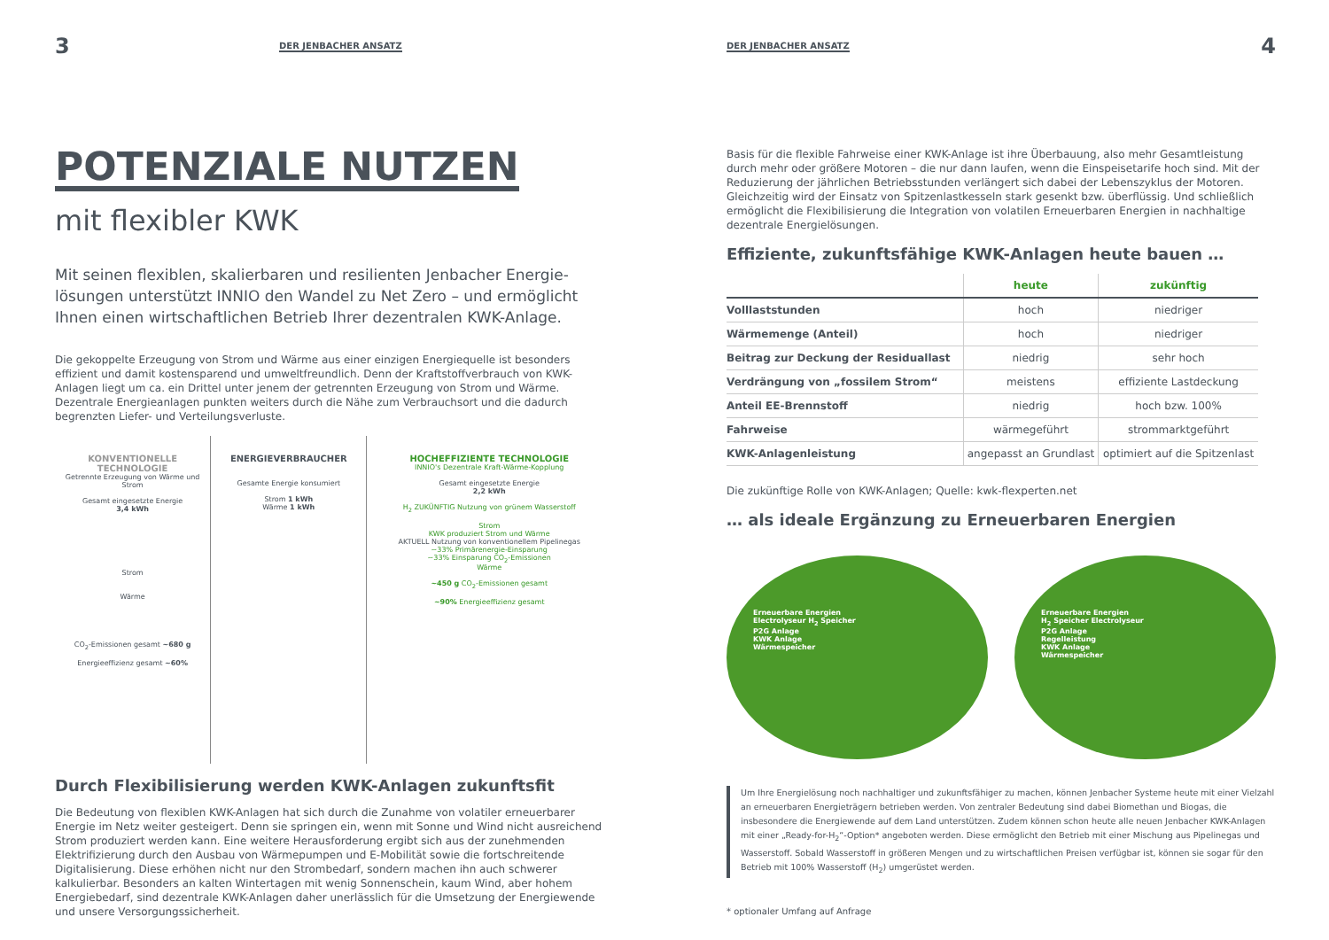3 DER JENBACHER ANSATZ
POTENZIALE NUTZEN
mit flexibler KWK
Mit seinen flexiblen, skalierbaren und resilienten Jenbacher Energie­lösungen unterstützt INNIO den Wandel zu Net Zero – und ermöglicht Ihnen einen wirtschaftlichen Betrieb Ihrer dezentralen KWK-Anlage.
Die gekoppelte Erzeugung von Strom und Wärme aus einer einzigen Energiequelle ist besonders effizient und damit kostensparend und umweltfreundlich. Denn der Kraftstoffverbrauch von KWK-Anlagen liegt um ca. ein Drittel unter jenem der getrennten Erzeugung von Strom und Wärme. Dezentrale Energieanlagen punkten weiters durch die Nähe zum Verbrauchsort und die dadurch begrenzten Liefer- und Verteilungsverluste.
KONVENTIONELLE TECHNOLOGIE
Getrennte Erzeugung von Wärme und Strom
Gesamt eingesetzte Energie
3,4 kWh
Strom
Wärme
CO<sub>2</sub>-Emissionen gesamt ~680 g
Energieeffizienz gesamt ~60%
ENERGIEVERBRAUCHER
Gesamte Energie konsumiert
Strom 1 kWh
Wärme 1 kWh
HOCHEFFIZIENTE TECHNOLOGIE
INNIO's Dezentrale Kraft-Wärme-Kopplung
Gesamt eingesetzte Energie
2,2 kWh
H<sub>2</sub> ZUKÜNFTIG Nutzung von grünem Wasserstoff
Strom
KWK produziert Strom und Wärme
AKTUELL Nutzung von konventionellem Pipelinegas
~33% Primärenergie-Einsparung
~33% Einsparung CO<sub>2</sub>-Emissionen
Wärme
~450 g CO<sub>2</sub>-Emissionen gesamt
~90% Energieeffizienz gesamt
Durch Flexibilisierung werden KWK-Anlagen zukunftsfit
Die Bedeutung von flexiblen KWK-Anlagen hat sich durch die Zunahme von volatiler erneuerbarer Energie im Netz weiter gesteigert. Denn sie springen ein, wenn mit Sonne und Wind nicht ausreichend Strom produziert werden kann. Eine weitere Herausforderung ergibt sich aus der zunehmenden Elektrifizierung durch den Ausbau von Wärmepumpen und E-Mobilität sowie die fortschreitende Digitalisierung. Diese erhöhen nicht nur den Strombe­darf, sondern machen ihn auch schwerer kalkulierbar. Besonders an kalten Wintertagen mit wenig Sonnenschein, kaum Wind, aber hohem Energiebedarf, sind dezentrale KWK-Anlagen daher unerlässlich für die Umsetzung der Energiewende und unsere Versorgungssicherheit.
DER JENBACHER ANSATZ 4
Basis für die flexible Fahrweise einer KWK-Anlage ist ihre Überbauung, also mehr Gesamtleistung durch mehr oder größere Motoren – die nur dann laufen, wenn die Einspeisetarife hoch sind. Mit der Reduzierung der jährli­chen Betriebsstunden verlängert sich dabei der Lebenszyklus der Motoren. Gleichzeitig wird der Einsatz von Spitzenlastkesseln stark gesenkt bzw. überflüssig. Und schließlich ermöglicht die Flexibilisierung die Integration von volatilen Erneuerbaren Energien in nachhaltige dezentrale Energielösungen.
Effiziente, zukunftsfähige KWK-Anlagen heute bauen …
| | heute | zukünftig |
| --- | --- | --- |
| Volllaststunden | hoch | niedriger |
| Wärmemenge (Anteil) | hoch | niedriger |
| Beitrag zur Deckung der Residuallast | niedrig | sehr hoch |
| Verdrängung von „fossilem Strom“ | meistens | effiziente Lastdeckung |
| Anteil EE-Brennstoff | niedrig | hoch bzw. 100% |
| Fahrweise | wärmegeführt | strommarktgeführt |
| KWK-Anlagenleistung | angepasst an Grundlast | optimiert auf die Spitzenlast |
Die zukünftige Rolle von KWK-Anlagen; Quelle: kwk-flexperten.net
… als ideale Ergänzung zu Erneuerbaren Energien
Erneuerbare Energien
Electrolyseur H<sub>2</sub> Speicher
P2G Anlage
KWK Anlage
Wärme­speicher
Erneuerbare Energien
H<sub>2</sub> Speicher Electrolyseur
P2G Anlage
Regelleistung
KWK Anlage
Wärme­speicher
Um Ihre Energielösung noch nachhaltiger und zukunftsfähiger zu machen, können Jenbacher Systeme heute mit einer Vielzahl an erneuer­baren Energieträgern betrieben werden. Von zentraler Bedeutung sind dabei Biomethan und Biogas, die insbesondere die Energiewende auf dem Land unterstützen. Zudem können schon heute alle neuen Jenbacher KWK-Anlagen mit einer „Ready-for-H<sub>2</sub>“-Option* angeboten werden. Diese ermöglicht den Betrieb mit einer Mischung aus Pipelinegas und Wasserstoff. Sobald Wasserstoff in größeren Mengen und zu wirtschaftlichen Preisen verfügbar ist, können sie sogar für den Betrieb mit 100% Wasserstoff (H<sub>2</sub>) umgerüstet werden.
* optionaler Umfang auf Anfrage